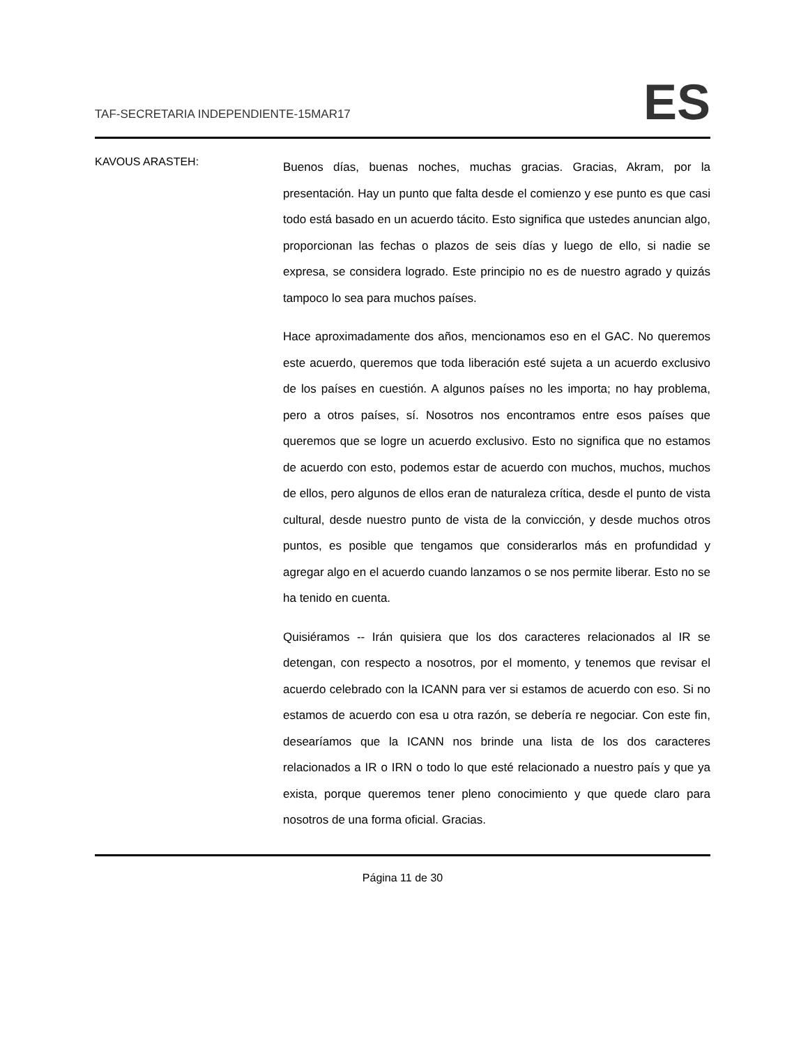TAF-SECRETARIA INDEPENDIENTE-15MAR17
ES
KAVOUS ARASTEH:
Buenos días, buenas noches, muchas gracias. Gracias, Akram, por la presentación. Hay un punto que falta desde el comienzo y ese punto es que casi todo está basado en un acuerdo tácito. Esto significa que ustedes anuncian algo, proporcionan las fechas o plazos de seis días y luego de ello, si nadie se expresa, se considera logrado. Este principio no es de nuestro agrado y quizás tampoco lo sea para muchos países.
Hace aproximadamente dos años, mencionamos eso en el GAC. No queremos este acuerdo, queremos que toda liberación esté sujeta a un acuerdo exclusivo de los países en cuestión. A algunos países no les importa; no hay problema, pero a otros países, sí. Nosotros nos encontramos entre esos países que queremos que se logre un acuerdo exclusivo. Esto no significa que no estamos de acuerdo con esto, podemos estar de acuerdo con muchos, muchos, muchos de ellos, pero algunos de ellos eran de naturaleza crítica, desde el punto de vista cultural, desde nuestro punto de vista de la convicción, y desde muchos otros puntos, es posible que tengamos que considerarlos más en profundidad y agregar algo en el acuerdo cuando lanzamos o se nos permite liberar. Esto no se ha tenido en cuenta.
Quisiéramos -- Irán quisiera que los dos caracteres relacionados al IR se detengan, con respecto a nosotros, por el momento, y tenemos que revisar el acuerdo celebrado con la ICANN para ver si estamos de acuerdo con eso. Si no estamos de acuerdo con esa u otra razón, se debería re negociar. Con este fin, desearíamos que la ICANN nos brinde una lista de los dos caracteres relacionados a IR o IRN o todo lo que esté relacionado a nuestro país y que ya exista, porque queremos tener pleno conocimiento y que quede claro para nosotros de una forma oficial. Gracias.
Página 11 de 30